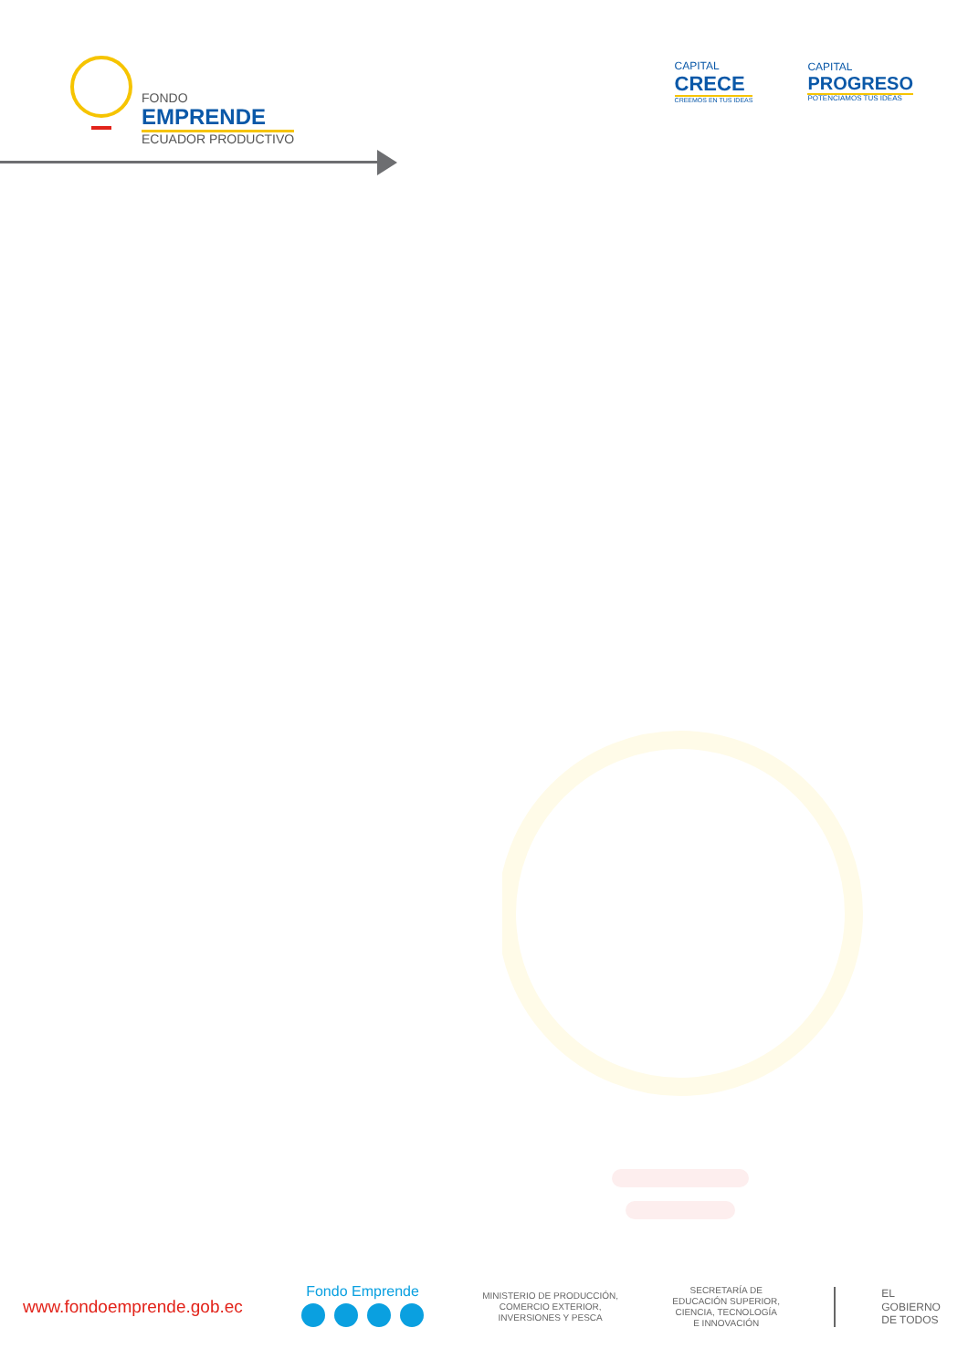FONDO
EMPRENDE
ECUADOR PRODUCTIVO
CAPITAL
CRECE
CREEMOS EN TUS IDEAS
CAPITAL
PROGRESO
POTENCIAMOS TUS IDEAS
www.fondoemprende.gob.ec
Fondo Emprende
MINISTERIO DE PRODUCCIÓN,
COMERCIO EXTERIOR,
INVERSIONES Y PESCA
SECRETARÍA DE
EDUCACIÓN SUPERIOR,
CIENCIA, TECNOLOGÍA
E INNOVACIÓN
EL
GOBIERNO
DE TODOS